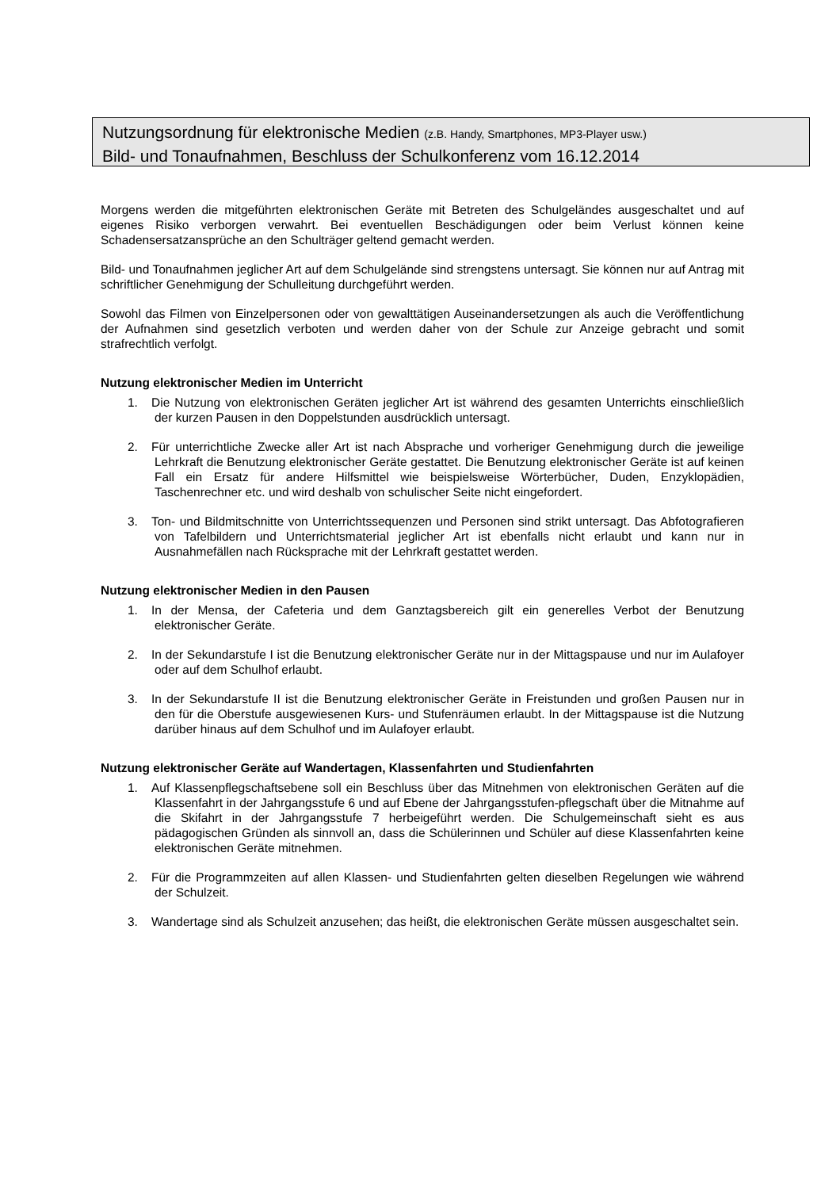Nutzungsordnung für elektronische Medien (z.B. Handy, Smartphones, MP3-Player usw.)
Bild- und Tonaufnahmen, Beschluss der Schulkonferenz vom 16.12.2014
Morgens werden die mitgeführten elektronischen Geräte mit Betreten des Schulgeländes ausgeschaltet und auf eigenes Risiko verborgen verwahrt. Bei eventuellen Beschädigungen oder beim Verlust können keine Schadensersatzansprüche an den Schulträger geltend gemacht werden.
Bild- und Tonaufnahmen jeglicher Art auf dem Schulgelände sind strengstens untersagt. Sie können nur auf Antrag mit schriftlicher Genehmigung der Schulleitung durchgeführt werden.
Sowohl das Filmen von Einzelpersonen oder von gewalttätigen Auseinandersetzungen als auch die Veröffentlichung der Aufnahmen sind gesetzlich verboten und werden daher von der Schule zur Anzeige gebracht und somit strafrechtlich verfolgt.
Nutzung elektronischer Medien im Unterricht
1. Die Nutzung von elektronischen Geräten jeglicher Art ist während des gesamten Unterrichts einschließlich der kurzen Pausen in den Doppelstunden ausdrücklich untersagt.
2. Für unterrichtliche Zwecke aller Art ist nach Absprache und vorheriger Genehmigung durch die jeweilige Lehrkraft die Benutzung elektronischer Geräte gestattet. Die Benutzung elektronischer Geräte ist auf keinen Fall ein Ersatz für andere Hilfsmittel wie beispielsweise Wörterbücher, Duden, Enzyklopädien, Taschenrechner etc. und wird deshalb von schulischer Seite nicht eingefordert.
3. Ton- und Bildmitschnitte von Unterrichtssequenzen und Personen sind strikt untersagt. Das Abfotografieren von Tafelbildern und Unterrichtsmaterial jeglicher Art ist ebenfalls nicht erlaubt und kann nur in Ausnahmefällen nach Rücksprache mit der Lehrkraft gestattet werden.
Nutzung elektronischer Medien in den Pausen
1. In der Mensa, der Cafeteria und dem Ganztagsbereich gilt ein generelles Verbot der Benutzung elektronischer Geräte.
2. In der Sekundarstufe I ist die Benutzung elektronischer Geräte nur in der Mittagspause und nur im Aulafoyer oder auf dem Schulhof erlaubt.
3. In der Sekundarstufe II ist die Benutzung elektronischer Geräte in Freistunden und großen Pausen nur in den für die Oberstufe ausgewiesenen Kurs- und Stufenräumen erlaubt. In der Mittagspause ist die Nutzung darüber hinaus auf dem Schulhof und im Aulafoyer erlaubt.
Nutzung elektronischer Geräte auf Wandertagen, Klassenfahrten und Studienfahrten
1. Auf Klassenpflegschaftsebene soll ein Beschluss über das Mitnehmen von elektronischen Geräten auf die Klassenfahrt in der Jahrgangsstufe 6 und auf Ebene der Jahrgangsstufen-pflegschaft über die Mitnahme auf die Skifahrt in der Jahrgangsstufe 7 herbeigeführt werden. Die Schulgemeinschaft sieht es aus pädagogischen Gründen als sinnvoll an, dass die Schülerinnen und Schüler auf diese Klassenfahrten keine elektronischen Geräte mitnehmen.
2. Für die Programmzeiten auf allen Klassen- und Studienfahrten gelten dieselben Regelungen wie während der Schulzeit.
3. Wandertage sind als Schulzeit anzusehen; das heißt, die elektronischen Geräte müssen ausgeschaltet sein.